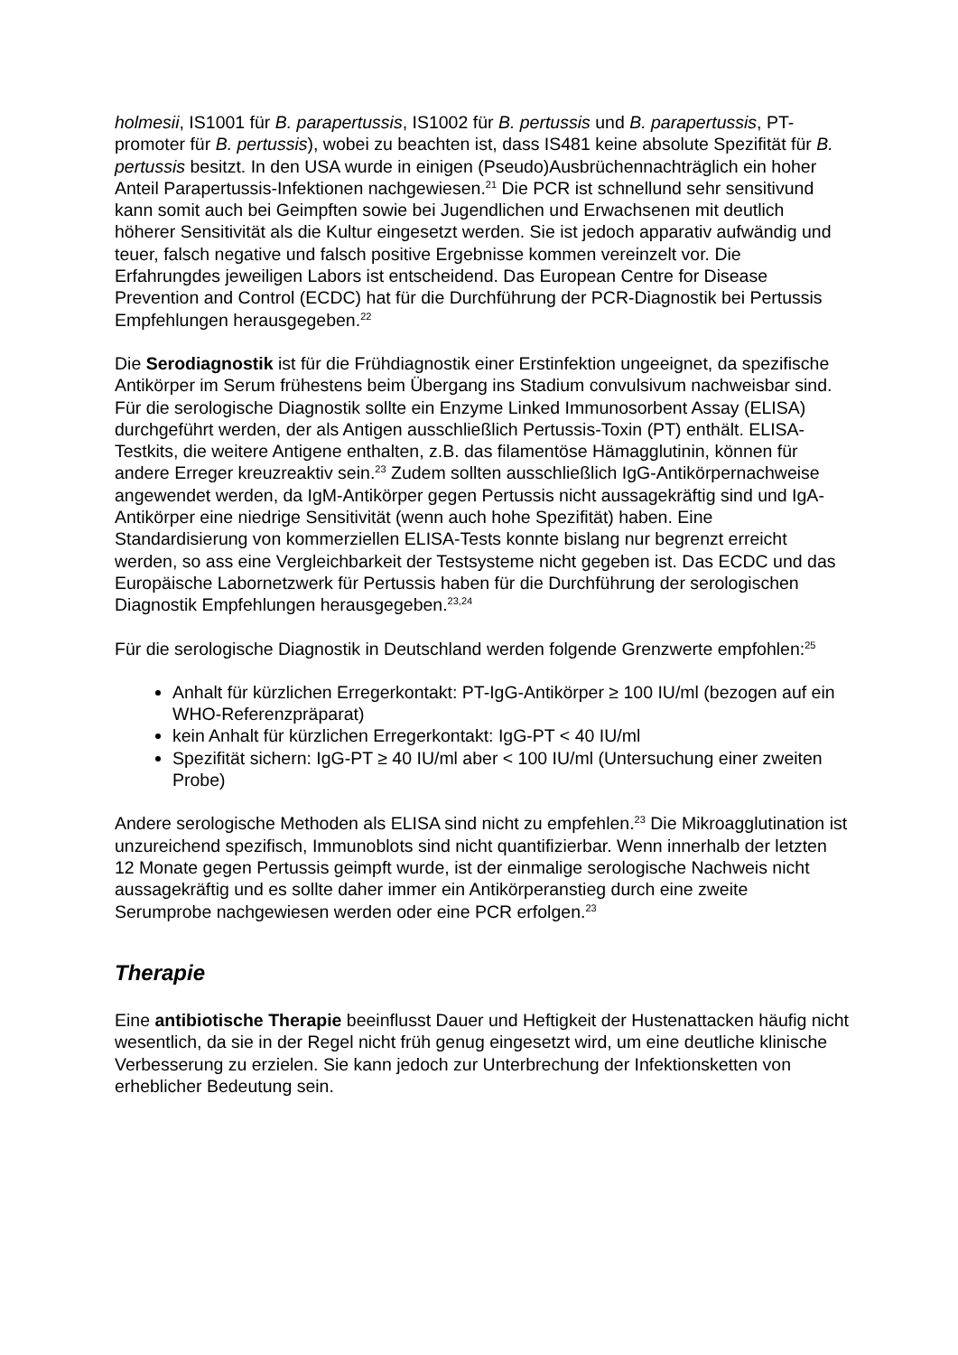holmesii, IS1001 für B. parapertussis, IS1002 für B. pertussis und B. parapertussis, PT-promoter für B. pertussis), wobei zu beachten ist, dass IS481 keine absolute Spezifität für B. pertussis besitzt. In den USA wurde in einigen (Pseudo)Ausbrüchennachträglich ein hoher Anteil Parapertussis-Infektionen nachgewiesen.<sup>21</sup> Die PCR ist schnellund sehr sensitivund kann somit auch bei Geimpften sowie bei Jugendlichen und Erwachsenen mit deutlich höherer Sensitivität als die Kultur eingesetzt werden. Sie ist jedoch apparativ aufwändig und teuer, falsch negative und falsch positive Ergebnisse kommen vereinzelt vor. Die Erfahrungdes jeweiligen Labors ist entscheidend. Das European Centre for Disease Prevention and Control (ECDC) hat für die Durchführung der PCR-Diagnostik bei Pertussis Empfehlungen herausgegeben.<sup>22</sup>
Die Serodiagnostik ist für die Frühdiagnostik einer Erstinfektion ungeeignet, da spezifische Antikörper im Serum frühestens beim Übergang ins Stadium convulsivum nachweisbar sind. Für die serologische Diagnostik sollte ein Enzyme Linked Immunosorbent Assay (ELISA) durchgeführt werden, der als Antigen ausschließlich Pertussis-Toxin (PT) enthält. ELISA-Testkits, die weitere Antigene enthalten, z.B. das filamentöse Hämagglutinin, können für andere Erreger kreuzreaktiv sein.<sup>23</sup> Zudem sollten ausschließlich IgG-Antikörpernachweise angewendet werden, da IgM-Antikörper gegen Pertussis nicht aussagekräftig sind und IgA-Antikörper eine niedrige Sensitivität (wenn auch hohe Spezifität) haben. Eine Standardisierung von kommerziellen ELISA-Tests konnte bislang nur begrenzt erreicht werden, so ass eine Vergleichbarkeit der Testsysteme nicht gegeben ist. Das ECDC und das Europäische Labornetzwerk für Pertussis haben für die Durchführung der serologischen Diagnostik Empfehlungen herausgegeben.<sup>23,24</sup>
Für die serologische Diagnostik in Deutschland werden folgende Grenzwerte empfohlen:<sup>25</sup>
Anhalt für kürzlichen Erregerkontakt: PT-IgG-Antikörper ≥ 100 IU/ml (bezogen auf ein WHO-Referenzpräparat)
kein Anhalt für kürzlichen Erregerkontakt: IgG-PT < 40 IU/ml
Spezifität sichern: IgG-PT ≥ 40 IU/ml aber < 100 IU/ml (Untersuchung einer zweiten Probe)
Andere serologische Methoden als ELISA sind nicht zu empfehlen.<sup>23</sup> Die Mikroagglutination ist unzureichend spezifisch, Immunoblots sind nicht quantifizierbar. Wenn innerhalb der letzten 12 Monate gegen Pertussis geimpft wurde, ist der einmalige serologische Nachweis nicht aussagekräftig und es sollte daher immer ein Antikörperanstieg durch eine zweite Serumprobe nachgewiesen werden oder eine PCR erfolgen.<sup>23</sup>
Therapie
Eine antibiotische Therapie beeinflusst Dauer und Heftigkeit der Hustenattacken häufig nicht wesentlich, da sie in der Regel nicht früh genug eingesetzt wird, um eine deutliche klinische Verbesserung zu erzielen. Sie kann jedoch zur Unterbrechung der Infektionsketten von erheblicher Bedeutung sein.